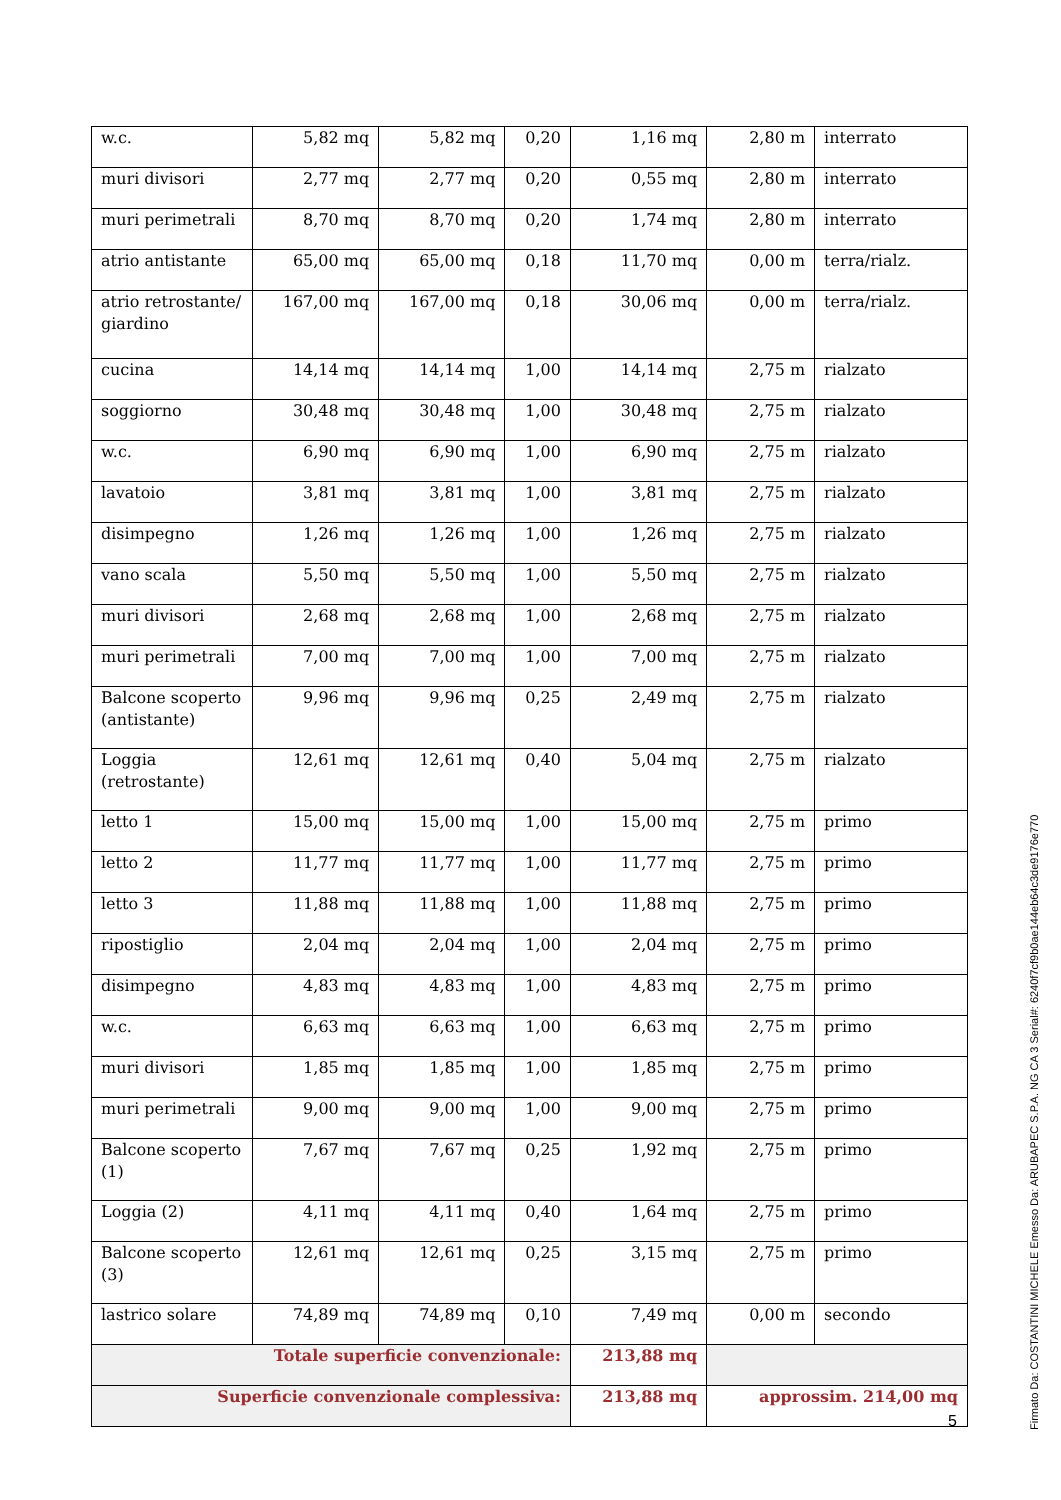| w.c. | 5,82 mq | 5,82 mq | 0,20 | 1,16 mq | 2,80 m | interrato |
| muri divisori | 2,77 mq | 2,77 mq | 0,20 | 0,55 mq | 2,80 m | interrato |
| muri perimetrali | 8,70 mq | 8,70 mq | 0,20 | 1,74 mq | 2,80 m | interrato |
| atrio antistante | 65,00 mq | 65,00 mq | 0,18 | 11,70 mq | 0,00 m | terra/rialz. |
| atrio retrostante/ giardino | 167,00 mq | 167,00 mq | 0,18 | 30,06 mq | 0,00 m | terra/rialz. |
| cucina | 14,14 mq | 14,14 mq | 1,00 | 14,14 mq | 2,75 m | rialzato |
| soggiorno | 30,48 mq | 30,48 mq | 1,00 | 30,48 mq | 2,75 m | rialzato |
| w.c. | 6,90 mq | 6,90 mq | 1,00 | 6,90 mq | 2,75 m | rialzato |
| lavatoio | 3,81 mq | 3,81 mq | 1,00 | 3,81 mq | 2,75 m | rialzato |
| disimpegno | 1,26 mq | 1,26 mq | 1,00 | 1,26 mq | 2,75 m | rialzato |
| vano scala | 5,50 mq | 5,50 mq | 1,00 | 5,50 mq | 2,75 m | rialzato |
| muri divisori | 2,68 mq | 2,68 mq | 1,00 | 2,68 mq | 2,75 m | rialzato |
| muri perimetrali | 7,00 mq | 7,00 mq | 1,00 | 7,00 mq | 2,75 m | rialzato |
| Balcone scoperto (antistante) | 9,96 mq | 9,96 mq | 0,25 | 2,49 mq | 2,75 m | rialzato |
| Loggia (retrostante) | 12,61 mq | 12,61 mq | 0,40 | 5,04 mq | 2,75 m | rialzato |
| letto 1 | 15,00 mq | 15,00 mq | 1,00 | 15,00 mq | 2,75 m | primo |
| letto 2 | 11,77 mq | 11,77 mq | 1,00 | 11,77 mq | 2,75 m | primo |
| letto 3 | 11,88 mq | 11,88 mq | 1,00 | 11,88 mq | 2,75 m | primo |
| ripostiglio | 2,04 mq | 2,04 mq | 1,00 | 2,04 mq | 2,75 m | primo |
| disimpegno | 4,83 mq | 4,83 mq | 1,00 | 4,83 mq | 2,75 m | primo |
| w.c. | 6,63 mq | 6,63 mq | 1,00 | 6,63 mq | 2,75 m | primo |
| muri divisori | 1,85 mq | 1,85 mq | 1,00 | 1,85 mq | 2,75 m | primo |
| muri perimetrali | 9,00 mq | 9,00 mq | 1,00 | 9,00 mq | 2,75 m | primo |
| Balcone scoperto (1) | 7,67 mq | 7,67 mq | 0,25 | 1,92 mq | 2,75 m | primo |
| Loggia (2) | 4,11 mq | 4,11 mq | 0,40 | 1,64 mq | 2,75 m | primo |
| Balcone scoperto (3) | 12,61 mq | 12,61 mq | 0,25 | 3,15 mq | 2,75 m | primo |
| lastrico solare | 74,89 mq | 74,89 mq | 0,10 | 7,49 mq | 0,00 m | secondo |
| Totale superficie convenzionale: | | | | 213,88 mq | | |
| Superficie convenzionale complessiva: | | | | 213,88 mq | approssim. 214,00 mq | |
5
Firmato Da: COSTANTINI MICHELE Emesso Da: ARUBAPEC S.P.A. NG CA 3 Serial#: 6240f7cf9b0ae144eb64c3de9176e770